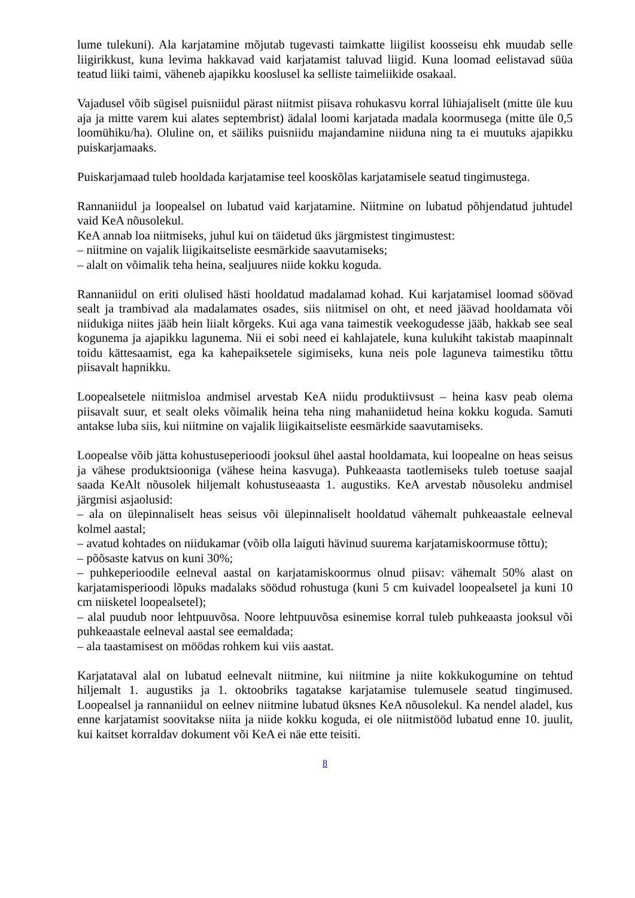lume tulekuni). Ala karjatamine mõjutab tugevasti taimkatte liigilist koosseisu ehk muudab selle liigirikkust, kuna levima hakkavad vaid karjatamist taluvad liigid. Kuna loomad eelistavad süüa teatud liiki taimi, väheneb ajapikku kooslusel ka selliste taimeliikide osakaal.
Vajadusel võib sügisel puisniidul pärast niitmist piisava rohukasvu korral lühiajaliselt (mitte üle kuu aja ja mitte varem kui alates septembrist) ädalal loomi karjatada madala koormusega (mitte üle 0,5 loomühiku/ha). Oluline on, et säiliks puisniidu majandamine niiduna ning ta ei muutuks ajapikku puiskarjamaaks.
Puiskarjamaad tuleb hooldada karjatamise teel kooskõlas karjatamisele seatud tingimustega.
Rannaniidul ja loopealsel on lubatud vaid karjatamine. Niitmine on lubatud põhjendatud juhtudel vaid KeA nõusolekul.
KeA annab loa niitmiseks, juhul kui on täidetud üks järgmistest tingimustest:
– niitmine on vajalik liigikaitseliste eesmärkide saavutamiseks;
– alalt on võimalik teha heina, sealjuures niide kokku koguda.
Rannaniidul on eriti olulised hästi hooldatud madalamad kohad. Kui karjatamisel loomad söövad sealt ja trambivad ala madalamates osades, siis niitmisel on oht, et need jäävad hooldamata või niidukiga niites jääb hein liialt kõrgeks. Kui aga vana taimestik veekogudesse jääb, hakkab see seal kogunema ja ajapikku lagunema. Nii ei sobi need ei kahlajatele, kuna kulukiht takistab maapinnalt toidu kättesaamist, ega ka kahepaiksetele sigimiseks, kuna neis pole laguneva taimestiku tõttu piisavalt hapnikku.
Loopealsetele niitmisloa andmisel arvestab KeA niidu produktiivsust – heina kasv peab olema piisavalt suur, et sealt oleks võimalik heina teha ning mahaniidetud heina kokku koguda. Samuti antakse luba siis, kui niitmine on vajalik liigikaitseliste eesmärkide saavutamiseks.
Loopealse võib jätta kohustuseperioodi jooksul ühel aastal hooldamata, kui loopealne on heas seisus ja vähese produktsiooniga (vähese heina kasvuga). Puhkeaasta taotlemiseks tuleb toetuse saajal saada KeAlt nõusolek hiljemalt kohustuseaasta 1. augustiks. KeA arvestab nõusoleku andmisel järgmisi asjaolusid:
– ala on ülepinnaliselt heas seisus või ülepinnaliselt hooldatud vähemalt puhkeaastale eelneval kolmel aastal;
– avatud kohtades on niidukamar (võib olla laiguti hävinud suurema karjatamiskoormuse tõttu);
– põõsaste katvus on kuni 30%;
– puhkeperioodile eelneval aastal on karjatamiskoormus olnud piisav: vähemalt 50% alast on karjatamisperioodi lõpuks madalaks söödud rohustuga (kuni 5 cm kuivadel loopealsetel ja kuni 10 cm niisketel loopealsetel);
– alal puudub noor lehtpuuvõsa. Noore lehtpuuvõsa esinemise korral tuleb puhkeaasta jooksul või puhkeaastale eelneval aastal see eemaldada;
– ala taastamisest on möödas rohkem kui viis aastat.
Karjatataval alal on lubatud eelnevalt niitmine, kui niitmine ja niite kokkukogumine on tehtud hiljemalt 1. augustiks ja 1. oktoobriks tagatakse karjatamise tulemusele seatud tingimused. Loopealsel ja rannaniidul on eelnev niitmine lubatud üksnes KeA nõusolekul. Ka nendel aladel, kus enne karjatamist soovitakse niita ja niide kokku koguda, ei ole niitmistööd lubatud enne 10. juulit, kui kaitset korraldav dokument või KeA ei näe ette teisiti.
8